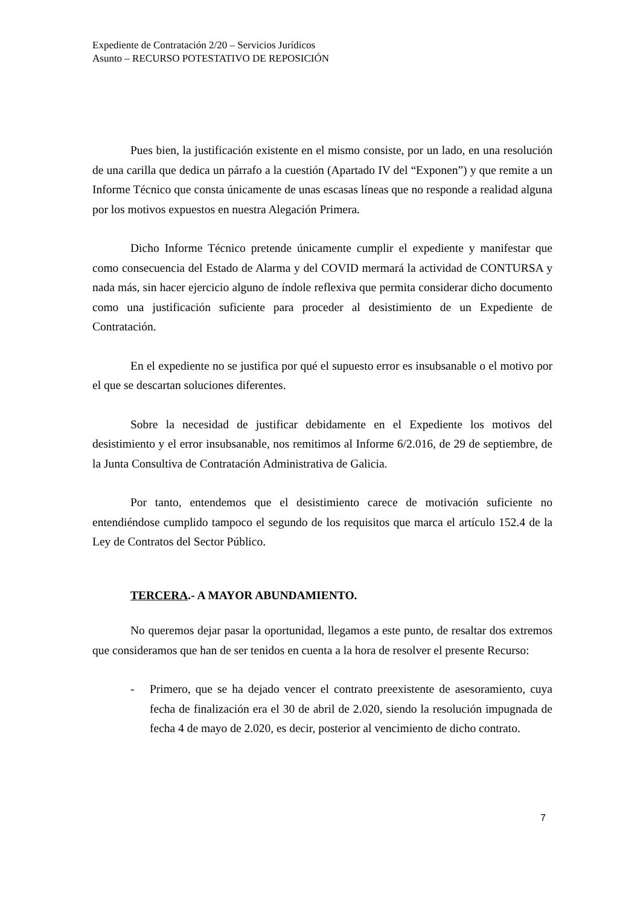Expediente de Contratación 2/20 – Servicios Jurídicos
Asunto – RECURSO POTESTATIVO DE REPOSICIÓN
Pues bien, la justificación existente en el mismo consiste, por un lado, en una resolución de una carilla que dedica un párrafo a la cuestión (Apartado IV del “Exponen”) y que remite a un Informe Técnico que consta únicamente de unas escasas líneas que no responde a realidad alguna por los motivos expuestos en nuestra Alegación Primera.
Dicho Informe Técnico pretende únicamente cumplir el expediente y manifestar que como consecuencia del Estado de Alarma y del COVID mermará la actividad de CONTURSA y nada más, sin hacer ejercicio alguno de índole reflexiva que permita considerar dicho documento como una justificación suficiente para proceder al desistimiento de un Expediente de Contratación.
En el expediente no se justifica por qué el supuesto error es insubsanable o el motivo por el que se descartan soluciones diferentes.
Sobre la necesidad de justificar debidamente en el Expediente los motivos del desistimiento y el error insubsanable, nos remitimos al Informe 6/2.016, de 29 de septiembre, de la Junta Consultiva de Contratación Administrativa de Galicia.
Por tanto, entendemos que el desistimiento carece de motivación suficiente no entendiéndose cumplido tampoco el segundo de los requisitos que marca el artículo 152.4 de la Ley de Contratos del Sector Público.
TERCERA.- A MAYOR ABUNDAMIENTO.
No queremos dejar pasar la oportunidad, llegamos a este punto, de resaltar dos extremos que consideramos que han de ser tenidos en cuenta a la hora de resolver el presente Recurso:
- Primero, que se ha dejado vencer el contrato preexistente de asesoramiento, cuya fecha de finalización era el 30 de abril de 2.020, siendo la resolución impugnada de fecha 4 de mayo de 2.020, es decir, posterior al vencimiento de dicho contrato.
7